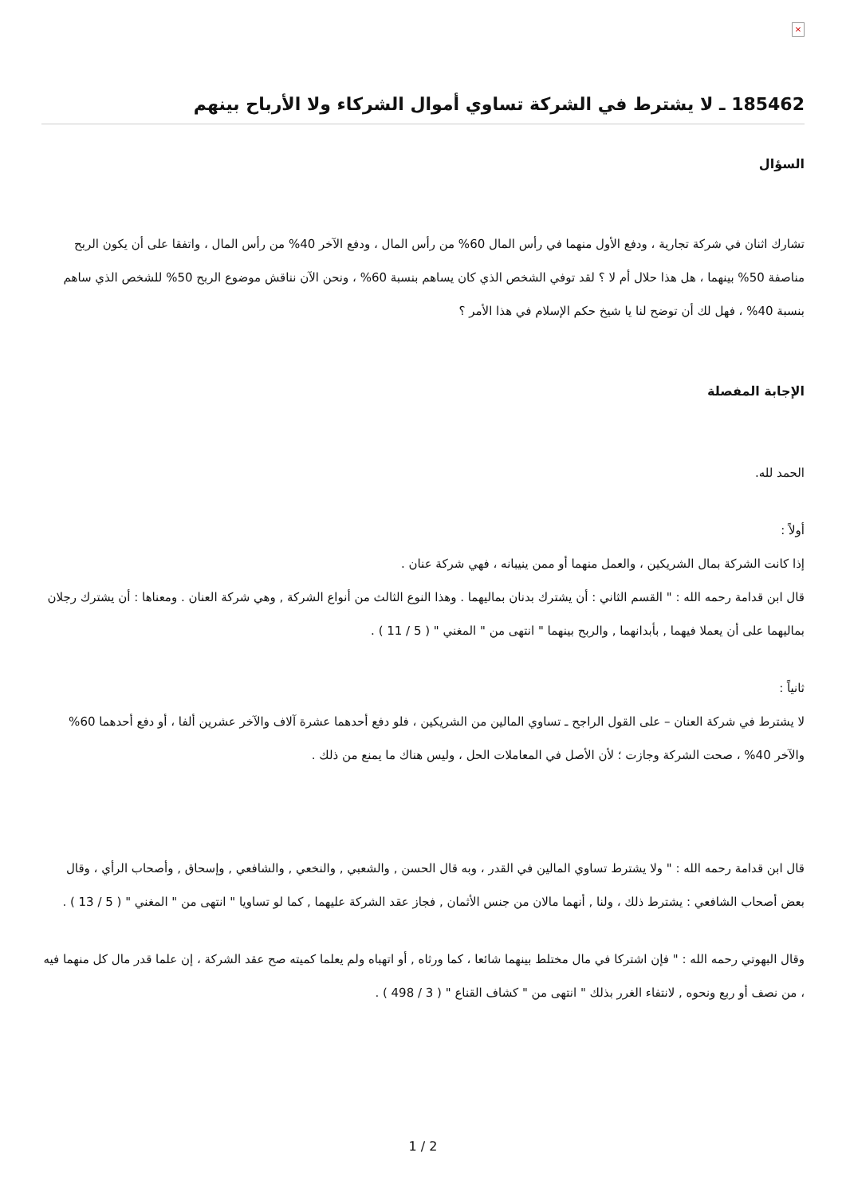×
185462 ـ لا يشترط في الشركة تساوي أموال الشركاء ولا الأرباح بينهم
السؤال
تشارك اثنان في شركة تجارية ، ودفع الأول منهما في رأس المال 60% من رأس المال ، ودفع الآخر 40% من رأس المال ، واتفقا على أن يكون الربح مناصفة 50% بينهما ، هل هذا حلال أم لا ؟ لقد توفي الشخص الذي كان يساهم بنسبة 60% ، ونحن الآن نناقش موضوع الربح 50% للشخص الذي ساهم بنسبة 40% ، فهل لك أن توضح لنا يا شيخ حكم الإسلام في هذا الأمر ؟
الإجابة المفصلة
الحمد لله.
أولاً :
إذا كانت الشركة بمال الشريكين ، والعمل منهما أو ممن ينيبانه ، فهي شركة عنان .
قال ابن قدامة رحمه الله : " القسم الثاني : أن يشترك بدنان بماليهما . وهذا النوع الثالث من أنواع الشركة , وهي شركة العنان . ومعناها : أن يشترك رجلان بماليهما على أن يعملا فيهما , بأبدانهما , والربح بينهما " انتهى من " المغني " ( 5 / 11 ) .
ثانياً :
لا يشترط في شركة العنان – على القول الراجح ـ تساوي المالين من الشريكين ، فلو دفع أحدهما عشرة آلاف والآخر عشرين ألفا ، أو دفع أحدهما 60% والآخر 40% ، صحت الشركة وجازت ؛ لأن الأصل في المعاملات الحل ، وليس هناك ما يمنع من ذلك .
قال ابن قدامة رحمه الله : " ولا يشترط تساوي المالين في القدر ، وبه قال الحسن , والشعبي , والنخعي , والشافعي , وإسحاق , وأصحاب الرأي ، وقال بعض أصحاب الشافعي : يشترط ذلك ، ولنا , أنهما مالان من جنس الأثمان , فجاز عقد الشركة عليهما , كما لو تساويا " انتهى من " المغني " ( 5 / 13 ) .
وقال البهوتي رحمه الله : " فإن اشتركا في مال مختلط بينهما شائعا ، كما ورثاه , أو اتهباه ولم يعلما كميته صح عقد الشركة ، إن علما قدر مال كل منهما فيه ، من نصف أو ربع ونحوه , لانتفاء الغرر بذلك " انتهى من " كشاف القناع " ( 3 / 498 ) .
1 / 2